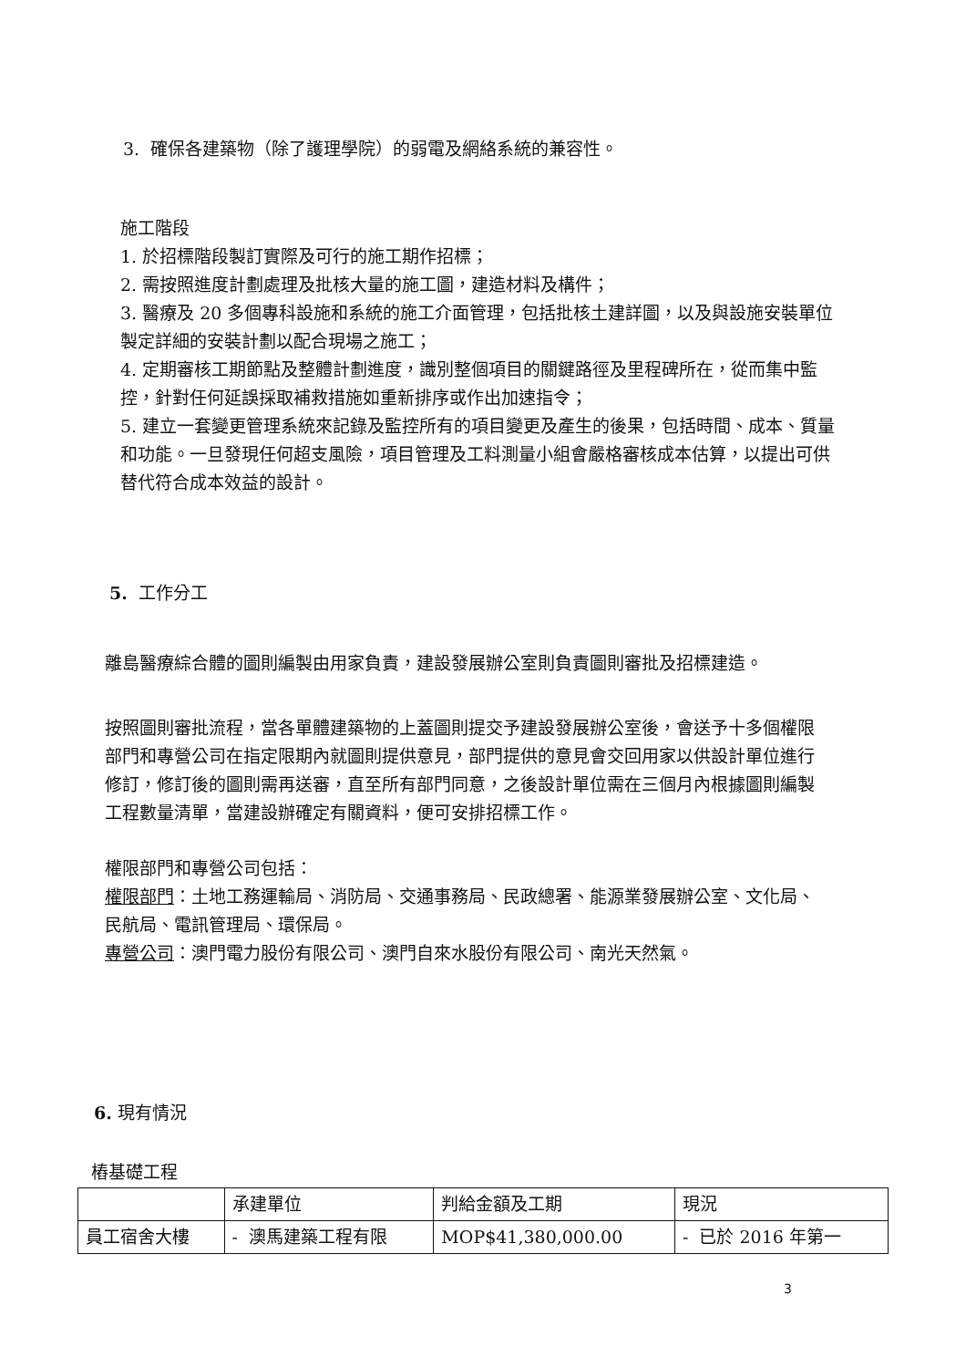3. 確保各建築物（除了護理學院）的弱電及網絡系統的兼容性。
施工階段
1. 於招標階段製訂實際及可行的施工期作招標；
2. 需按照進度計劃處理及批核大量的施工圖，建造材料及構件；
3. 醫療及 20 多個專科設施和系統的施工介面管理，包括批核土建詳圖，以及與設施安裝單位製定詳細的安裝計劃以配合現場之施工；
4. 定期審核工期節點及整體計劃進度，識別整個項目的關鍵路徑及里程碑所在，從而集中監控，針對任何延誤採取補救措施如重新排序或作出加速指令；
5. 建立一套變更管理系統來記錄及監控所有的項目變更及產生的後果，包括時間、成本、質量和功能。一旦發現任何超支風險，項目管理及工料測量小組會嚴格審核成本估算，以提出可供替代符合成本效益的設計。
5. 工作分工
離島醫療綜合體的圖則編製由用家負責，建設發展辦公室則負責圖則審批及招標建造。
按照圖則審批流程，當各單體建築物的上蓋圖則提交予建設發展辦公室後，會送予十多個權限部門和專營公司在指定限期內就圖則提供意見，部門提供的意見會交回用家以供設計單位進行修訂，修訂後的圖則需再送審，直至所有部門同意，之後設計單位需在三個月內根據圖則編製工程數量清單，當建設辦確定有關資料，便可安排招標工作。
權限部門和專營公司包括：
權限部門：土地工務運輸局、消防局、交通事務局、民政總署、能源業發展辦公室、文化局、民航局、電訊管理局、環保局。
專營公司：澳門電力股份有限公司、澳門自來水股份有限公司、南光天然氣。
6. 現有情況
樁基礎工程
| | 承建單位 | 判給金額及工期 | 現況 |
| 員工宿舍大樓 | - 澳馬建築工程有限 | MOP$41,380,000.00 | - 已於 2016 年第一 |
3